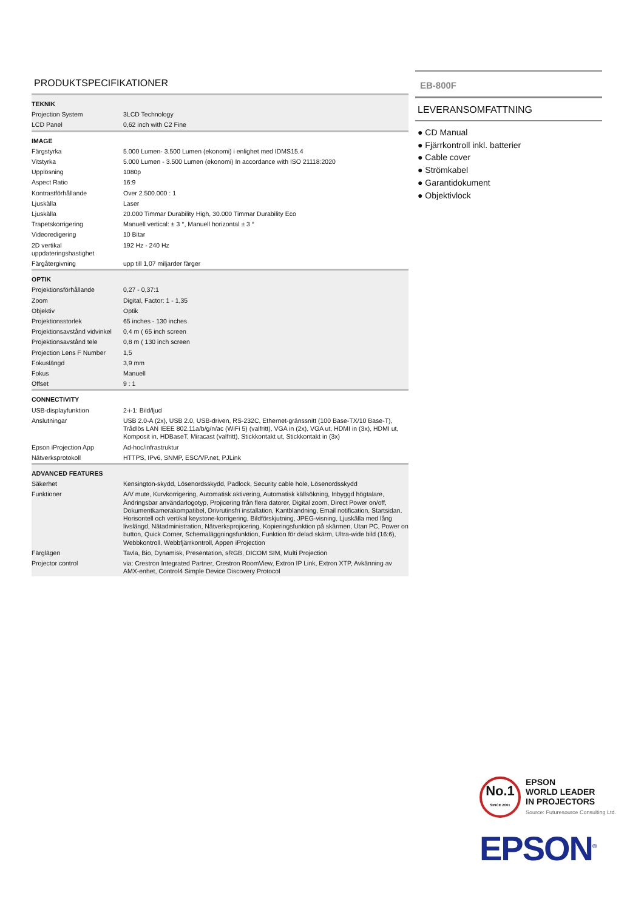PRODUKTSPECIFIKATIONER
| TEKNIK | |
| Projection System | 3LCD Technology |
| LCD Panel | 0,62 inch with C2 Fine |
| IMAGE | |
| Färgstyrka | 5.000 Lumen- 3.500 Lumen (ekonomi) i enlighet med IDMS15.4 |
| Vitstyrka | 5.000 Lumen - 3.500 Lumen (ekonomi) In accordance with ISO 21118:2020 |
| Upplösning | 1080p |
| Aspect Ratio | 16:9 |
| Kontrastförhållande | Over 2.500.000 : 1 |
| Ljuskälla | Laser |
| Ljuskälla | 20.000 Timmar Durability High, 30.000 Timmar Durability Eco |
| Trapetskorrigering | Manuell vertical: ± 3 °, Manuell horizontal ± 3 ° |
| Videoredigering | 10 Bitar |
| 2D vertikal uppdateringshastighet | 192 Hz - 240 Hz |
| Färgåtergivning | upp till 1,07 miljarder färger |
| OPTIK | |
| Projektionsförhållande | 0,27 - 0,37:1 |
| Zoom | Digital, Factor: 1 - 1,35 |
| Objektiv | Optik |
| Projektionsstorlek | 65 inches - 130 inches |
| Projektionsavstånd vidvinkel | 0,4 m ( 65 inch screen |
| Projektionsavstånd tele | 0,8 m ( 130 inch screen |
| Projection Lens F Number | 1,5 |
| Fokuslängd | 3,9 mm |
| Fokus | Manuell |
| Offset | 9 : 1 |
| CONNECTIVITY | |
| USB-displayfunktion | 2-i-1: Bild/ljud |
| Anslutningar | USB 2.0-A (2x), USB 2.0, USB-driven, RS-232C, Ethernet-gränssnitt (100 Base-TX/10 Base-T), Trådlös LAN IEEE 802.11a/b/g/n/ac (WiFi 5) (valfritt), VGA in (2x), VGA ut, HDMI in (3x), HDMI ut, Komposit in, HDBaseT, Miracast (valfritt), Stickkontakt ut, Stickkontakt in (3x) |
| Epson iProjection App | Ad-hoc/infrastruktur |
| Nätverksprotokoll | HTTPS, IPv6, SNMP, ESC/VP.net, PJLink |
| ADVANCED FEATURES | |
| Säkerhet | Kensington-skydd, Lösenordsskydd, Padlock, Security cable hole, Lösenordsskydd |
| Funktioner | A/V mute, Kurvkorrigering, Automatisk aktivering, Automatisk källsökning, Inbyggd högtalare, Ändringsbar användarlogotyp, Projicering från flera datorer, Digital zoom, Direct Power on/off, Dokumentkamerakompatibel, Drivrutinsfri installation, Kantblandning, Email notification, Startsidan, Horisontell och vertikal keystone-korrigering, Bildförskjutning, JPEG-visning, Ljuskälla med lång livslängd, Nätadministration, Nätverksprojicering, Kopieringsfunktion på skärmen, Utan PC, Power on button, Quick Corner, Schemaläggningsfunktion, Funktion för delad skärm, Ultra-wide bild (16:6), Webbkontroll, Webbfjärrkontroll, Appen iProjection |
| Färglägen | Tavla, Bio, Dynamisk, Presentation, sRGB, DICOM SIM, Multi Projection |
| Projector control | via: Crestron Integrated Partner, Crestron RoomView, Extron IP Link, Extron XTP, Avkänning av AMX-enhet, Control4 Simple Device Discovery Protocol |
EB-800F
LEVERANSOMFATTNING
● CD Manual
● Fjärrkontroll inkl. batterier
● Cable cover
● Strömkabel
● Garantidokument
● Objektivlock
No.1
SINCE 2001
EPSON
WORLD LEADER
IN PROJECTORS
Source: Futuresource Consulting Ltd.
EPSON<sup>®</sup>